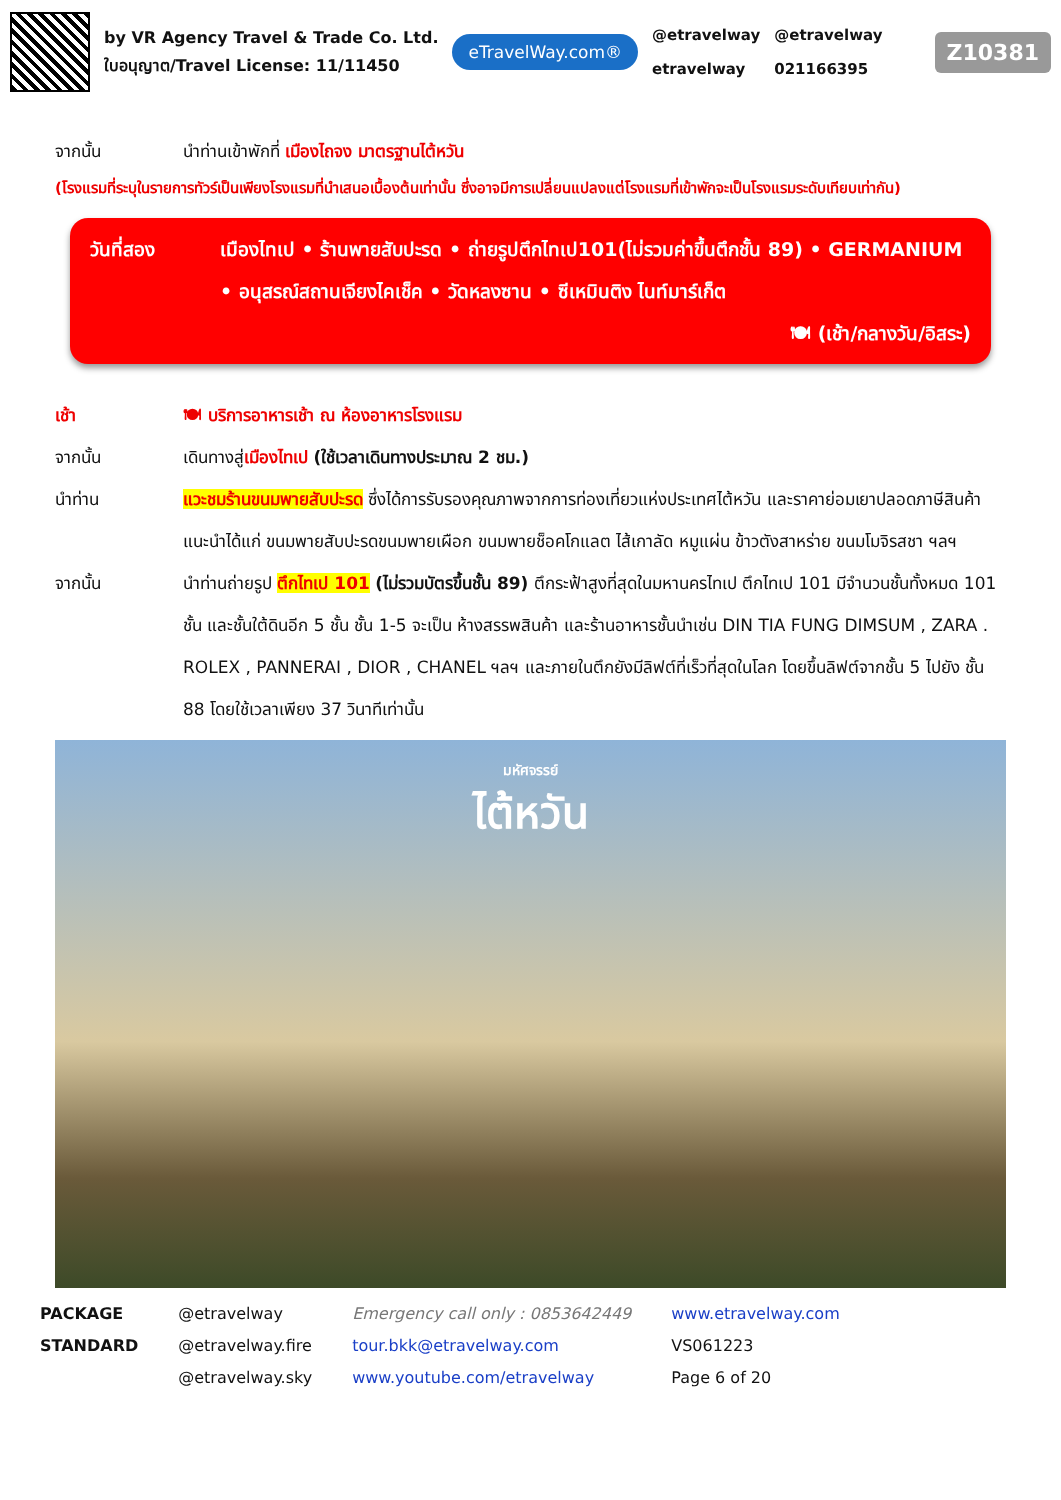by VR Agency Travel & Trade Co. Ltd.
ใบอนุญาต/Travel License: 11/11450
eTravelWay.com®
@etravelway
etravelway
@etravelway
021166395
Z10381
จากนั้น นำท่านเข้าพักที่ เมืองไถจง มาตรฐานไต้หวัน
(โรงแรมที่ระบุในรายการทัวร์เป็นเพียงโรงแรมที่นำเสนอเบื้องต้นเท่านั้น ซึ่งอาจมีการเปลี่ยนแปลงแต่โรงแรมที่เข้าพักจะเป็นโรงแรมระดับเทียบเท่ากัน)
วันที่สอง เมืองไทเป • ร้านพายสับปะรด • ถ่ายรูปตึกไทเป101(ไม่รวมค่าขึ้นตึกชั้น 89) • GERMANIUM • อนุสรณ์สถานเจียงไคเช็ค • วัดหลงซาน • ซีเหมินติง ไนท์มาร์เก็ต
🍽 (เช้า/กลางวัน/อิสระ)
เช้า 🍽 บริการอาหารเช้า ณ ห้องอาหารโรงแรม
จากนั้น เดินทางสู่เมืองไทเป (ใช้เวลาเดินทางประมาณ 2 ชม.)
นำท่าน แวะชมร้านขนมพายสับปะรด ซึ่งได้การรับรองคุณภาพจากการท่องเที่ยวแห่งประเทศไต้หวัน และราคาย่อมเยาปลอดภาษีสินค้าแนะนำได้แก่ ขนมพายสับปะรดขนมพายเผือก ขนมพายช็อคโกแลต ไส้เกาลัด หมูแผ่น ข้าวตังสาหร่าย ขนมโมจิรสชา ฯลฯ
จากนั้น นำท่านถ่ายรูป ตึกไทเป 101 (ไม่รวมบัตรขึ้นชั้น 89) ตึกระฟ้าสูงที่สุดในมหานครไทเป ตึกไทเป 101 มีจำนวนชั้นทั้งหมด 101 ชั้น และชั้นใต้ดินอีก 5 ชั้น ชั้น 1-5 จะเป็น ห้างสรรพสินค้า และร้านอาหารชั้นนำเช่น DIN TIA FUNG DIMSUM , ZARA . ROLEX , PANNERAI , DIOR , CHANEL ฯลฯ และภายในตึกยังมีลิฟต์ที่เร็วที่สุดในโลก โดยขึ้นลิฟต์จากชั้น 5 ไปยัง ชั้น 88 โดยใช้เวลาเพียง 37 วินาทีเท่านั้น
มหัศจรรย์
ไต้หวัน
PACKAGE
STANDARD
@etravelway
@etravelway.fire
@etravelway.sky
Emergency call only : 0853642449
tour.bkk@etravelway.com
www.youtube.com/etravelway
www.etravelway.com
VS061223
Page 6 of 20